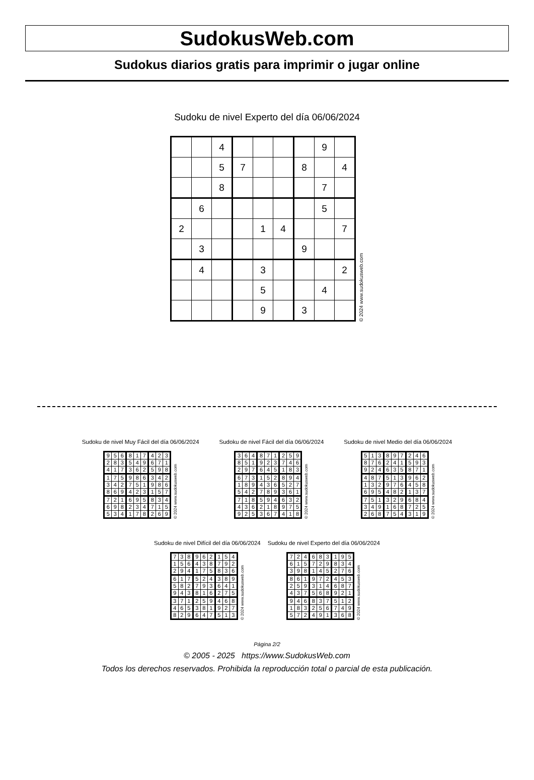SudokusWeb.com
Sudokus diarios gratis para imprimir o jugar online
Sudoku de nivel Experto del día 06/06/2024
| | | 4 | | | | | 9 | |
| | | 5 | 7 | | | 8 | | 4 |
| | | 8 | | | | | 7 | |
| | 6 | | | | | | 5 | |
| 2 | | | | 1 | 4 | | | 7 |
| | 3 | | | | | 9 | | |
| | 4 | | | 3 | | | | 2 |
| | | | | 5 | | | 4 | |
| | | | | 9 | | 3 | | |
© 2024 www.sudokusweb.com
Sudoku de nivel Muy Fácil del día 06/06/2024
| 9 | 5 | 6 | 8 | 1 | 7 | 4 | 2 | 3 |
| 2 | 8 | 3 | 5 | 4 | 9 | 6 | 7 | 1 |
| 4 | 1 | 7 | 3 | 6 | 2 | 5 | 9 | 8 |
| 1 | 7 | 5 | 9 | 8 | 6 | 3 | 4 | 2 |
| 3 | 4 | 2 | 7 | 5 | 1 | 9 | 8 | 6 |
| 8 | 6 | 9 | 4 | 2 | 3 | 1 | 5 | 7 |
| 7 | 2 | 1 | 6 | 9 | 5 | 8 | 3 | 4 |
| 6 | 9 | 8 | 2 | 3 | 4 | 7 | 1 | 5 |
| 5 | 3 | 4 | 1 | 7 | 8 | 2 | 6 | 9 |
© 2024 www.sudokusweb.com
Sudoku de nivel Fácil del día 06/06/2024
| 3 | 6 | 4 | 8 | 7 | 1 | 2 | 5 | 9 |
| 8 | 5 | 1 | 9 | 2 | 3 | 7 | 4 | 6 |
| 2 | 9 | 7 | 6 | 4 | 5 | 1 | 8 | 3 |
| 6 | 7 | 3 | 1 | 5 | 2 | 8 | 9 | 4 |
| 1 | 8 | 9 | 4 | 3 | 6 | 5 | 2 | 7 |
| 5 | 4 | 2 | 7 | 8 | 9 | 3 | 6 | 1 |
| 7 | 1 | 8 | 5 | 9 | 4 | 6 | 3 | 2 |
| 4 | 3 | 6 | 2 | 1 | 8 | 9 | 7 | 5 |
| 9 | 2 | 5 | 3 | 6 | 7 | 4 | 1 | 8 |
© 2024 www.sudokusweb.com
Sudoku de nivel Medio del día 06/06/2024
| 5 | 1 | 3 | 8 | 9 | 7 | 2 | 4 | 6 |
| 8 | 7 | 6 | 2 | 4 | 1 | 5 | 9 | 3 |
| 9 | 2 | 4 | 6 | 3 | 5 | 8 | 7 | 1 |
| 4 | 8 | 7 | 5 | 1 | 3 | 9 | 6 | 2 |
| 1 | 3 | 2 | 9 | 7 | 6 | 4 | 5 | 8 |
| 6 | 9 | 5 | 4 | 8 | 2 | 1 | 3 | 7 |
| 7 | 5 | 1 | 3 | 2 | 9 | 6 | 8 | 4 |
| 3 | 4 | 9 | 1 | 6 | 8 | 7 | 2 | 5 |
| 2 | 6 | 8 | 7 | 5 | 4 | 3 | 1 | 9 |
© 2024 www.sudokusweb.com
Sudoku de nivel Difícil del día 06/06/2024
| 7 | 3 | 8 | 9 | 6 | 2 | 1 | 5 | 4 |
| 1 | 5 | 6 | 4 | 3 | 8 | 7 | 9 | 2 |
| 2 | 9 | 4 | 1 | 7 | 5 | 8 | 3 | 6 |
| 6 | 1 | 7 | 5 | 2 | 4 | 3 | 8 | 9 |
| 5 | 8 | 2 | 7 | 9 | 3 | 6 | 4 | 1 |
| 9 | 4 | 3 | 8 | 1 | 6 | 2 | 7 | 5 |
| 3 | 7 | 1 | 2 | 5 | 9 | 4 | 6 | 8 |
| 4 | 6 | 5 | 3 | 8 | 1 | 9 | 2 | 7 |
| 8 | 2 | 9 | 6 | 4 | 7 | 5 | 1 | 3 |
© 2024 www.sudokusweb.com
Sudoku de nivel Experto del día 06/06/2024
| 7 | 2 | 4 | 6 | 8 | 3 | 1 | 9 | 5 |
| 6 | 1 | 5 | 7 | 2 | 9 | 8 | 3 | 4 |
| 3 | 9 | 8 | 1 | 4 | 5 | 2 | 7 | 6 |
| 8 | 6 | 1 | 9 | 7 | 2 | 4 | 5 | 3 |
| 2 | 5 | 9 | 3 | 1 | 4 | 6 | 8 | 7 |
| 4 | 3 | 7 | 5 | 6 | 8 | 9 | 2 | 1 |
| 9 | 4 | 6 | 8 | 3 | 7 | 5 | 1 | 2 |
| 1 | 8 | 3 | 2 | 5 | 6 | 7 | 4 | 9 |
| 5 | 7 | 2 | 4 | 9 | 1 | 3 | 6 | 8 |
© 2024 www.sudokusweb.com
Página 2/2
© 2005 - 2025 https://www.SudokusWeb.com
Todos los derechos reservados. Prohibida la reproducción total o parcial de esta publicación.